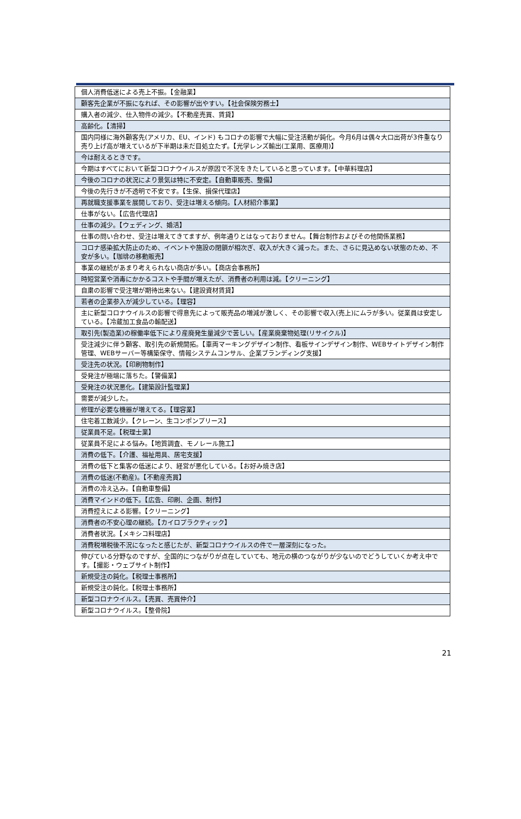| 個人消費低迷による売上不振。【金融業】 |
| 顧客先企業が不振になれば、その影響が出やすい。【社会保険労務士】 |
| 購入者の減少、仕入物件の減少。【不動産売買、賃貸】 |
| 高齢化。【清掃】 |
| 国内同様に海外顧客先(アメリカ、EU、インド) もコロナの影響で大幅に受注活動が鈍化。今月6月は偶々大口出荷が3件重なり売り上げ高が増えているが下半期は未だ目処立たず。【光学レンズ輸出(工業用、医療用)】 |
| 今は耐えるときです。 |
| 今期はすべてにおいて新型コロナウイルスが原因で不況をきたしていると思っています。【中華料理店】 |
| 今後のコロナの状況により景気は特に不安定。【自動車販売、整備】 |
| 今後の先行きが不透明で不安です。【生保、損保代理店】 |
| 再就職支援事業を展開しており、受注は増える傾向。【人材紹介事業】 |
| 仕事がない。【広告代理店】 |
| 仕事の減少。【ウェディング、婚活】 |
| 仕事の問い合わせ、受注は増えてきてますが、例年通りとはなっておりません。【舞台制作およびその他関係業務】 |
| コロナ感染拡大防止のため、イベントや施設の閉鎖が相次ぎ、収入が大きく減った。また、さらに見込めない状態のため、不安が多い。【珈琲の移動販売】 |
| 事業の継続があまり考えられない商店が多い。【商店会事務所】 |
| 時短営業や消毒にかかるコストや手間が増えたが、消費者の利用は減。【クリーニング】 |
| 自粛の影響で受注増が期待出来ない。【建設資材賃貸】 |
| 若者の企業参入が減少している。【理容】 |
| 主に新型コロナウイルスの影響で得意先によって販売品の増減が激しく、その影響で収入(売上)にムラが多い。従業員は安定している。【冷蔵加工食品の輸配送】 |
| 取引先(製造業)の稼働率低下により産廃発生量減少で苦しい。【産業廃棄物処理(リサイクル)】 |
| 受注減少に伴う顧客、取引先の新規開拓。【車両マーキングデザイン制作、看板サインデザイン制作、WEBサイトデザイン制作管理、WEBサーバー等構築保守、情報システムコンサル、企業ブランディング支援】 |
| 受注先の状況。【印刷物制作】 |
| 受発注が極端に落ちた。【警備業】 |
| 受発注の状況悪化。【建築設計監理業】 |
| 需要が減少した。 |
| 修理が必要な機器が増えてる。【理容業】 |
| 住宅着工数減少。【クレーン、生コンポンプリース】 |
| 従業員不足。【税理士業】 |
| 従業員不足による悩み。【地質調査、モノレール施工】 |
| 消費の低下。【介護、福祉用具、居宅支援】 |
| 消費の低下と集客の低迷により、経営が悪化している。【お好み焼き店】 |
| 消費の低迷(不動産)。【不動産売買】 |
| 消費の冷え込み。【自動車整備】 |
| 消費マインドの低下。【広告、印刷、企画、制作】 |
| 消費控えによる影響。【クリーニング】 |
| 消費者の不安心理の継続。【カイロプラクティック】 |
| 消費者状況。【メキシコ料理店】 |
| 消費税増税後不況になったと感じたが、新型コロナウイルスの件で一層深刻になった。 |
| 伸びている分野なのですが、全国的につながりが点在していても、地元の横のつながりが少ないのでどうしていくか考え中です。【撮影・ウェブサイト制作】 |
| 新規受注の鈍化。【税理士事務所】 |
| 新規受注の鈍化。【税理士事務所】 |
| 新型コロナウイルス。【売買、売買仲介】 |
| 新型コロナウイルス。【整骨院】 |
21